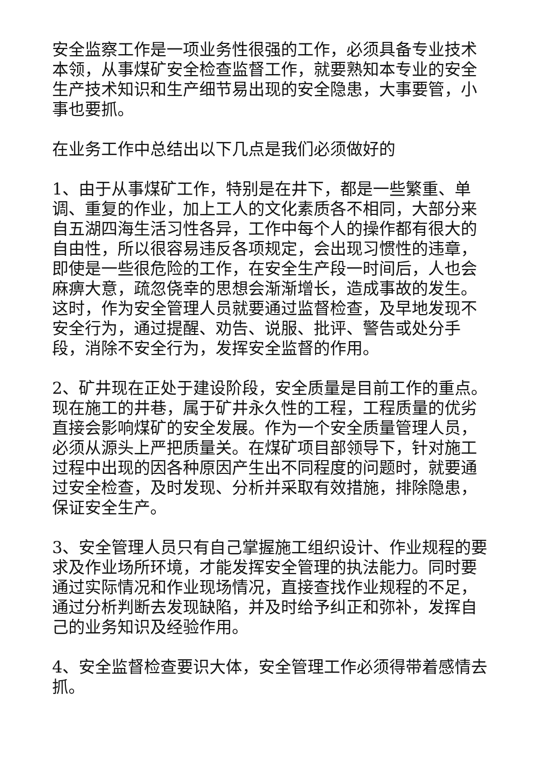安全监察工作是一项业务性很强的工作，必须具备专业技术本领，从事煤矿安全检查监督工作，就要熟知本专业的安全生产技术知识和生产细节易出现的安全隐患，大事要管，小事也要抓。
在业务工作中总结出以下几点是我们必须做好的
1、由于从事煤矿工作，特别是在井下，都是一些繁重、单调、重复的作业，加上工人的文化素质各不相同，大部分来自五湖四海生活习性各异，工作中每个人的操作都有很大的自由性，所以很容易违反各项规定，会出现习惯性的违章，即使是一些很危险的工作，在安全生产段一时间后，人也会麻痹大意，疏忽侥幸的思想会渐渐增长，造成事故的发生。这时，作为安全管理人员就要通过监督检查，及早地发现不安全行为，通过提醒、劝告、说服、批评、警告或处分手段，消除不安全行为，发挥安全监督的作用。
2、矿井现在正处于建设阶段，安全质量是目前工作的重点。现在施工的井巷，属于矿井永久性的工程，工程质量的优劣直接会影响煤矿的安全发展。作为一个安全质量管理人员，必须从源头上严把质量关。在煤矿项目部领导下，针对施工过程中出现的因各种原因产生出不同程度的问题时，就要通过安全检查，及时发现、分析并采取有效措施，排除隐患，保证安全生产。
3、安全管理人员只有自己掌握施工组织设计、作业规程的要求及作业场所环境，才能发挥安全管理的执法能力。同时要通过实际情况和作业现场情况，直接查找作业规程的不足，通过分析判断去发现缺陷，并及时给予纠正和弥补，发挥自己的业务知识及经验作用。
4、安全监督检查要识大体，安全管理工作必须得带着感情去抓。